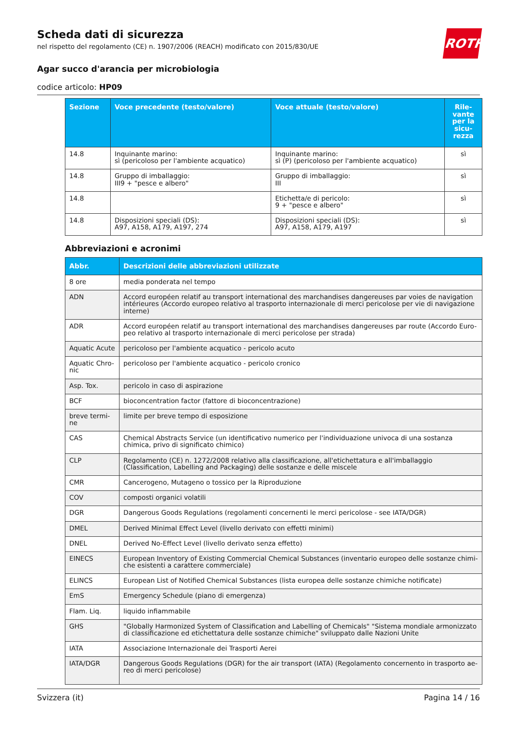ROTH
Scheda dati di sicurezza
nel rispetto del regolamento (CE) n. 1907/2006 (REACH) modificato con 2015/830/UE
Agar succo d'arancia per microbiologia
codice articolo: HP09
| Sezione | Voce precedente (testo/valore) | Voce attuale (testo/valore) | Rile- vante per la sicu- rezza |
| --- | --- | --- | --- |
| 14.8 | Inquinante marino: sì (pericoloso per l'ambiente acquatico) | Inquinante marino: sì (P) (pericoloso per l'ambiente acquatico) | sì |
| 14.8 | Gruppo di imballaggio: III9 + "pesce e albero" | Gruppo di imballaggio: III | sì |
| 14.8 | | Etichetta/e di pericolo: 9 + "pesce e albero" | sì |
| 14.8 | Disposizioni speciali (DS): A97, A158, A179, A197, 274 | Disposizioni speciali (DS): A97, A158, A179, A197 | sì |
Abbreviazioni e acronimi
| Abbr. | Descrizioni delle abbreviazioni utilizzate |
| --- | --- |
| 8 ore | media ponderata nel tempo |
| ADN | Accord européen relatif au transport international des marchandises dangereuses par voies de navigation intérieures (Accordo europeo relativo al trasporto internazionale di merci pericolose per vie di navigazione interne) |
| ADR | Accord européen relatif au transport international des marchandises dangereuses par route (Accordo Euro-peo relativo al trasporto internazionale di merci pericolose per strada) |
| Aquatic Acute | pericoloso per l'ambiente acquatico - pericolo acuto |
| Aquatic Chro-nic | pericoloso per l'ambiente acquatico - pericolo cronico |
| Asp. Tox. | pericolo in caso di aspirazione |
| BCF | bioconcentration factor (fattore di bioconcentrazione) |
| breve termi-ne | limite per breve tempo di esposizione |
| CAS | Chemical Abstracts Service (un identificativo numerico per l'individuazione univoca di una sostanza chimica, privo di significato chimico) |
| CLP | Regolamento (CE) n. 1272/2008 relativo alla classificazione, all'etichettatura e all'imballaggio (Classification, Labelling and Packaging) delle sostanze e delle miscele |
| CMR | Cancerogeno, Mutageno o tossico per la Riproduzione |
| COV | composti organici volatili |
| DGR | Dangerous Goods Regulations (regolamenti concernenti le merci pericolose - see IATA/DGR) |
| DMEL | Derived Minimal Effect Level (livello derivato con effetti minimi) |
| DNEL | Derived No-Effect Level (livello derivato senza effetto) |
| EINECS | European Inventory of Existing Commercial Chemical Substances (inventario europeo delle sostanze chimi-che esistenti a carattere commerciale) |
| ELINCS | European List of Notified Chemical Substances (lista europea delle sostanze chimiche notificate) |
| EmS | Emergency Schedule (piano di emergenza) |
| Flam. Liq. | liquido infiammabile |
| GHS | "Globally Harmonized System of Classification and Labelling of Chemicals" "Sistema mondiale armonizzato di classificazione ed etichettatura delle sostanze chimiche" sviluppato dalle Nazioni Unite |
| IATA | Associazione Internazionale dei Trasporti Aerei |
| IATA/DGR | Dangerous Goods Regulations (DGR) for the air transport (IATA) (Regolamento concernento in trasporto ae-reo di merci pericolose) |
Svizzera (it) Pagina 14 / 16